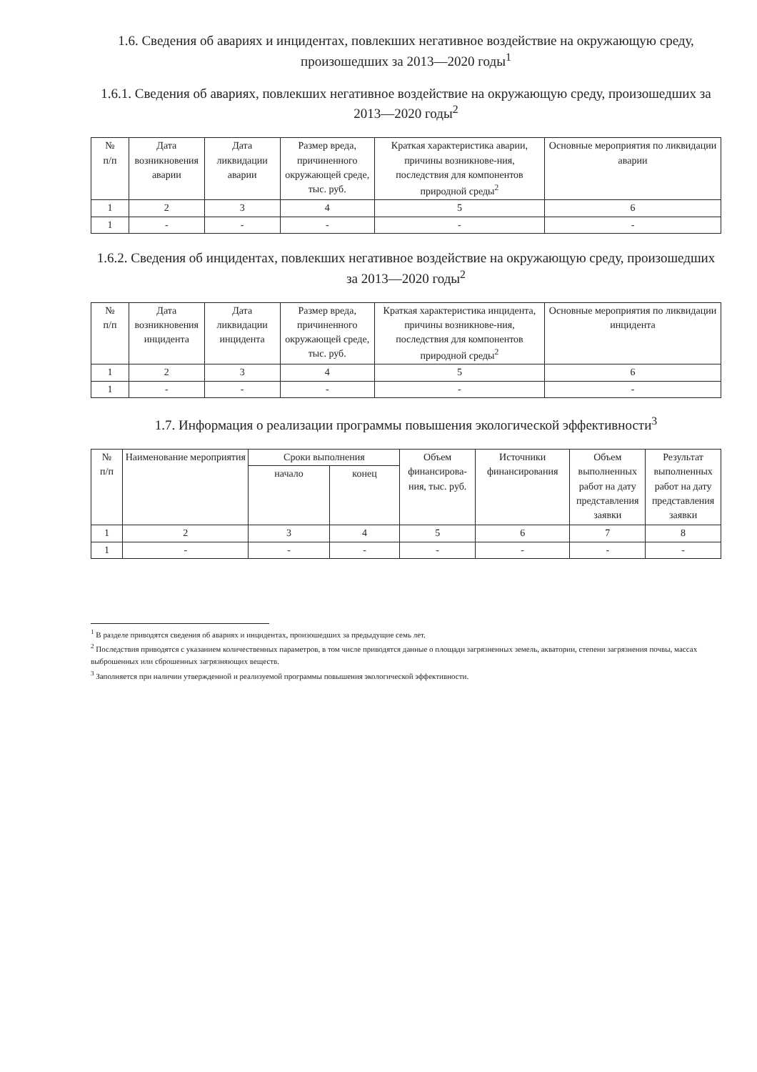1.6. Сведения об авариях и инцидентах, повлекших негативное воздействие на окружающую среду, произошедших за 2013—2020 годы<sup>1</sup>
1.6.1. Сведения об авариях, повлекших негативное воздействие на окружающую среду, произошедших за 2013—2020 годы<sup>2</sup>
| № п/п | Дата возникновения аварии | Дата ликвидации аварии | Размер вреда, причиненного окружающей среде, тыс. руб. | Краткая характеристика аварии, причины возникнове-ния, последствия для компонентов природной среды<sup>2</sup> | Основные мероприятия по ликвидации аварии |
| --- | --- | --- | --- | --- | --- |
| 1 | 2 | 3 | 4 | 5 | 6 |
| 1 | - | - | - | - | - |
1.6.2. Сведения об инцидентах, повлекших негативное воздействие на окружающую среду, произошедших за 2013—2020 годы<sup>2</sup>
| № п/п | Дата возникновения инцидента | Дата ликвидации инцидента | Размер вреда, причиненного окружающей среде, тыс. руб. | Краткая характеристика инцидента, причины возникнове-ния, последствия для компонентов природной среды<sup>2</sup> | Основные мероприятия по ликвидации инцидента |
| --- | --- | --- | --- | --- | --- |
| 1 | 2 | 3 | 4 | 5 | 6 |
| 1 | - | - | - | - | - |
1.7. Информация о реализации программы повышения экологической эффективности<sup>3</sup>
| № п/п | Наименование мероприятия | Сроки выполнения | | Объем финансирова-ния, тыс. руб. | Источники финансирования | Объем выполненных работ на дату представления заявки | Результат выполненных работ на дату представления заявки |
| --- | --- | --- | --- | --- | --- | --- | --- |
| | | начало | конец | | | | |
| 1 | 2 | 3 | 4 | 5 | 6 | 7 | 8 |
| 1 | - | - | - | - | - | - | - |
<sup>1</sup> В разделе приводятся сведения об авариях и инцидентах, произошедших за предыдущие семь лет.
<sup>2</sup> Последствия приводятся с указанием количественных параметров, в том числе приводятся данные о площади загрязненных земель, акватории, степени загрязнения почвы, массах выброшенных или сброшенных загрязняющих веществ.
<sup>3</sup> Заполняется при наличии утвержденной и реализуемой программы повышения экологической эффективности.